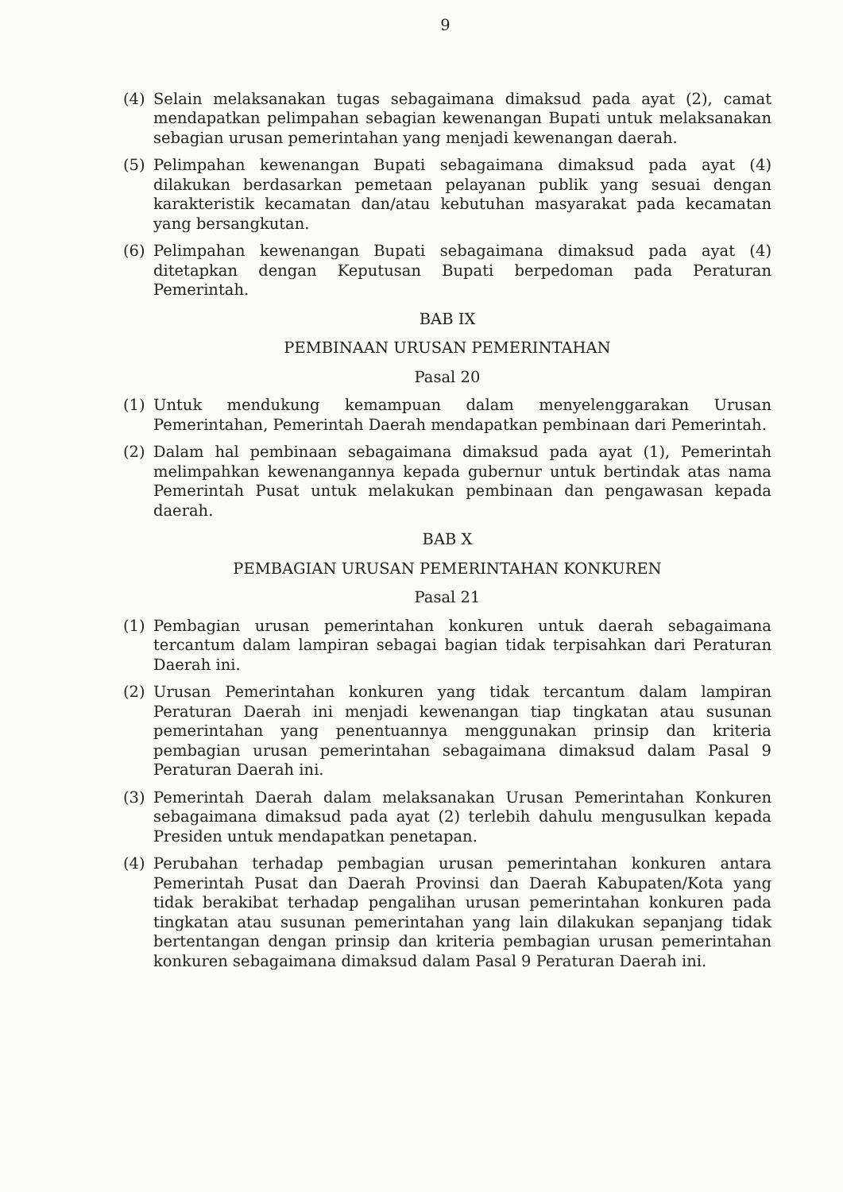9
(4) Selain melaksanakan tugas sebagaimana dimaksud pada ayat (2), camat mendapatkan pelimpahan sebagian kewenangan Bupati untuk melaksanakan sebagian urusan pemerintahan yang menjadi kewenangan daerah.
(5) Pelimpahan kewenangan Bupati sebagaimana dimaksud pada ayat (4) dilakukan berdasarkan pemetaan pelayanan publik yang sesuai dengan karakteristik kecamatan dan/atau kebutuhan masyarakat pada kecamatan yang bersangkutan.
(6) Pelimpahan kewenangan Bupati sebagaimana dimaksud pada ayat (4) ditetapkan dengan Keputusan Bupati berpedoman pada Peraturan Pemerintah.
BAB IX
PEMBINAAN URUSAN PEMERINTAHAN
Pasal 20
(1) Untuk mendukung kemampuan dalam menyelenggarakan Urusan Pemerintahan, Pemerintah Daerah mendapatkan pembinaan dari Pemerintah.
(2) Dalam hal pembinaan sebagaimana dimaksud pada ayat (1), Pemerintah melimpahkan kewenangannya kepada gubernur untuk bertindak atas nama Pemerintah Pusat untuk melakukan pembinaan dan pengawasan kepada daerah.
BAB X
PEMBAGIAN URUSAN PEMERINTAHAN KONKUREN
Pasal 21
(1) Pembagian urusan pemerintahan konkuren untuk daerah sebagaimana tercantum dalam lampiran sebagai bagian tidak terpisahkan dari Peraturan Daerah ini.
(2) Urusan Pemerintahan konkuren yang tidak tercantum dalam lampiran Peraturan Daerah ini menjadi kewenangan tiap tingkatan atau susunan pemerintahan yang penentuannya menggunakan prinsip dan kriteria pembagian urusan pemerintahan sebagaimana dimaksud dalam Pasal 9 Peraturan Daerah ini.
(3) Pemerintah Daerah dalam melaksanakan Urusan Pemerintahan Konkuren sebagaimana dimaksud pada ayat (2) terlebih dahulu mengusulkan kepada Presiden untuk mendapatkan penetapan.
(4) Perubahan terhadap pembagian urusan pemerintahan konkuren antara Pemerintah Pusat dan Daerah Provinsi dan Daerah Kabupaten/Kota yang tidak berakibat terhadap pengalihan urusan pemerintahan konkuren pada tingkatan atau susunan pemerintahan yang lain dilakukan sepanjang tidak bertentangan dengan prinsip dan kriteria pembagian urusan pemerintahan konkuren sebagaimana dimaksud dalam Pasal 9 Peraturan Daerah ini.